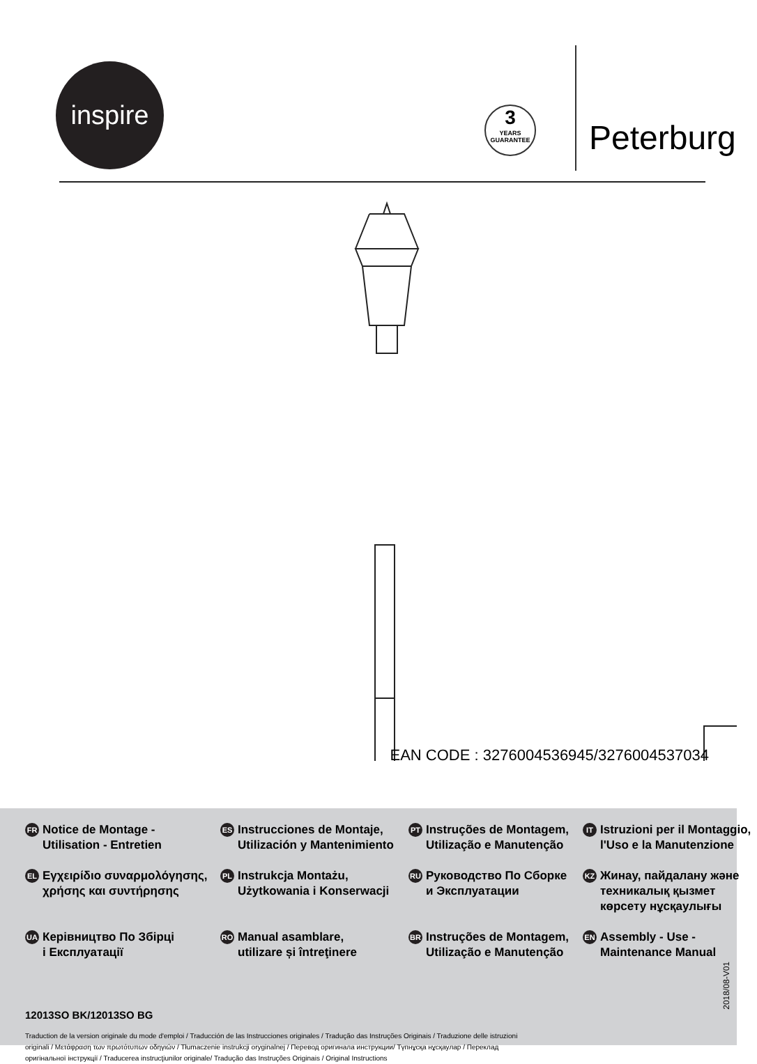inspire
3
YEARS
GUARANTEE
Peterburg
EAN CODE : 3276004536945/3276004537034
FR Notice de Montage -
Utilisation - Entretien
ES Instrucciones de Montaje,
Utilización y Mantenimiento
PT Instruções de Montagem,
Utilização e Manutenção
IT Istruzioni per il Montaggio,
l'Uso e la Manutenzione
EL Εγχειρίδιο συναρμολόγησης,
χρήσης και συντήρησης
PL Instrukcja Montażu,
Użytkowania i Konserwacji
RU Руководство По Сборке
и Эксплуатации
KZ Жинау, пайдалану және
техникалық қызмет
көрсету нұсқаулығы
UA Керівництво По Збірці
і Експлуатації
RO Manual asamblare,
utilizare și întreţinere
BR Instruções de Montagem,
Utilização e Manutenção
EN Assembly - Use -
Maintenance Manual
12013SO BK/12013SO BG
Traduction de la version originale du mode d'emploi / Traducción de las Instrucciones originales / Tradução das Instruções Originais / Traduzione delle istruzioni originali / Μετάφραση των πρωτότυπων οδηγιών / Tłumaczenie instrukcji oryginalnej / Перевод оригинала инструкции/ Түпнұсқа нұсқаулар / Переклад оригінальної інструкції / Traducerea instrucţiunilor originale/ Tradução das Instruções Originais / Original Instructions
2018/08-V01